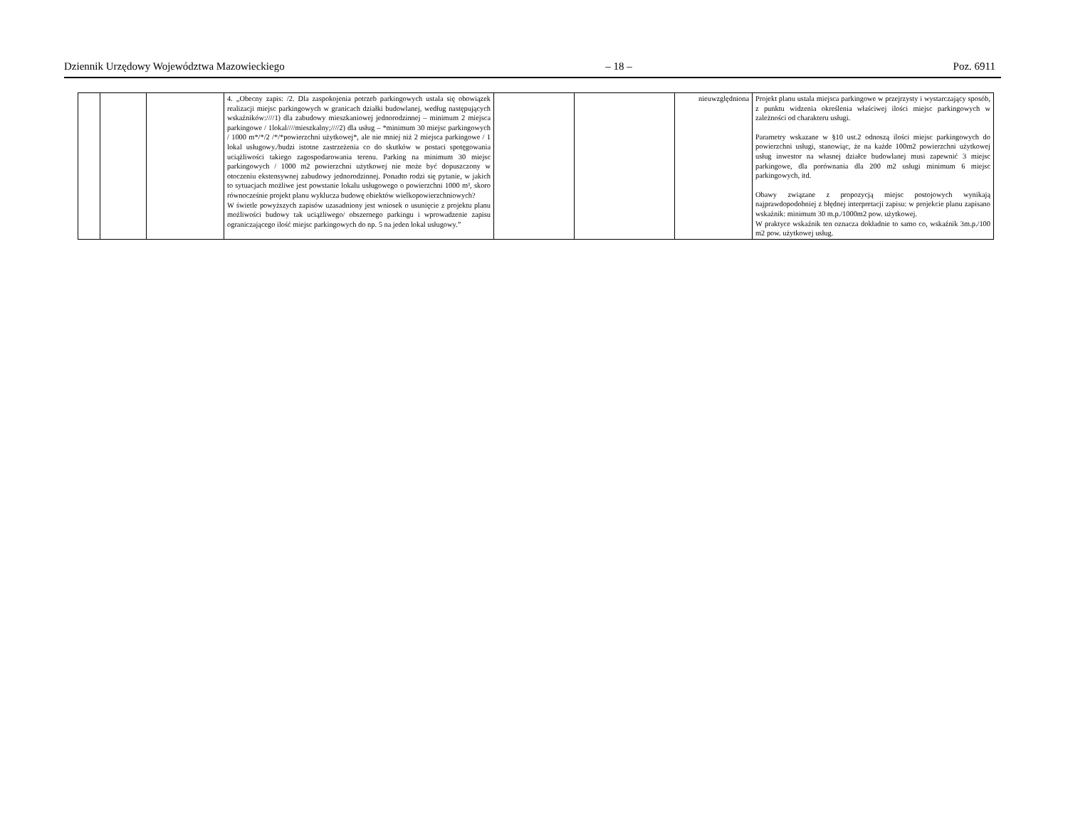Dziennik Urzędowy Województwa Mazowieckiego – 18 – Poz. 6911
| | | | 4. „Obecny zapis: /2. Dla zaspokojenia potrzeb parkingowych ustala się obowiązek realizacji miejsc parkingowych w granicach działki budowlanej, według następujących wskaźników:////1) dla zabudowy mieszkaniowej jednorodzinnej – minimum 2 miejsca parkingowe / 1lokal////mieszkalny;////2) dla usług – *minimum 30 miejsc parkingowych / 1000 m*/*/2 /*/*powierzchni użytkowej*, ale nie mniej niż 2 miejsca parkingowe / 1 lokal usługowy./budzi istotne zastrzeżenia co do skutków w postaci spotęgowania uciążliwości takiego zagospodarowania terenu. Parking na minimum 30 miejsc parkingowych / 1000 m2 powierzchni użytkowej nie może być dopuszczony w otoczeniu ekstensywnej zabudowy jednorodzinnej. Ponadto rodzi się pytanie, w jakich to sytuacjach możliwe jest powstanie lokalu usługowego o powierzchni 1000 m², skoro równocześnie projekt planu wyklucza budowę obiektów wielkopowierzchniowych? W świetle powyższych zapisów uzasadniony jest wniosek o usunięcie z projektu planu możliwości budowy tak uciążliwego/ obszernego parkingu i wprowadzenie zapisu ograniczającego ilość miejsc parkingowych do np. 5 na jeden lokal usługowy.” | | | nieuwzględniona | Projekt planu ustala miejsca parkingowe w przejrzysty i wystarczający sposób, z punktu widzenia określenia właściwej ilości miejsc parkingowych w zależności od charakteru usługi. Parametry wskazane w §10 ust.2 odnoszą ilości miejsc parkingowych do powierzchni usługi, stanowiąc, że na każde 100m2 powierzchni użytkowej usług inwestor na własnej działce budowlanej musi zapewnić 3 miejsc parkingowe, dla porównania dla 200 m2 usługi minimum 6 miejsc parkingowych, itd. Obawy związane z propozycją miejsc postojowych wynikają najprawdopodobniej z błędnej interpretacji zapisu: w projekcie planu zapisano wskaźnik: minimum 30 m.p./1000m2 pow. użytkowej. W praktyce wskaźnik ten oznacza dokładnie to samo co, wskaźnik 3m.p./100 m2 pow. użytkowej usług. |